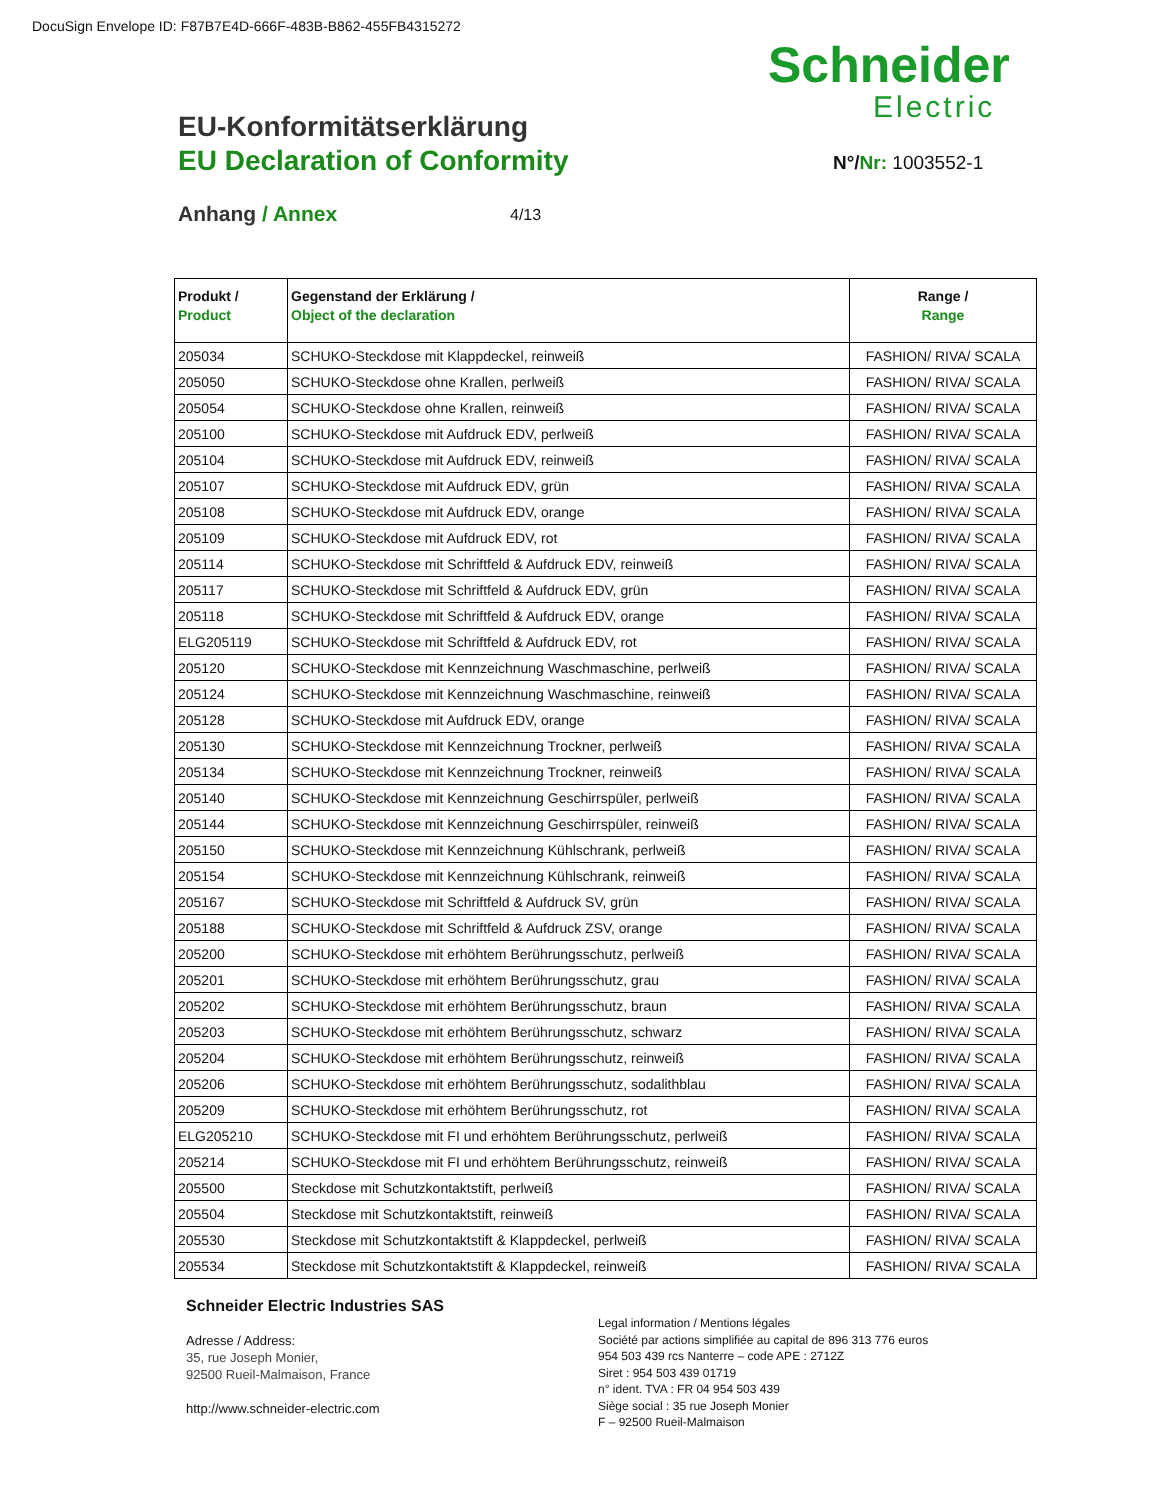DocuSign Envelope ID: F87B7E4D-666F-483B-B862-455FB4315272
Schneider
Electric
EU-Konformitätserklärung
EU Declaration of Conformity
N°/Nr: 1003552-1
Anhang / Annex 4/13
| Produkt / Product | Gegenstand der Erklärung / Object of the declaration | Range / Range |
| --- | --- | --- |
| 205034 | SCHUKO-Steckdose mit Klappdeckel, reinweiß | FASHION/ RIVA/ SCALA |
| 205050 | SCHUKO-Steckdose ohne Krallen, perlweiß | FASHION/ RIVA/ SCALA |
| 205054 | SCHUKO-Steckdose ohne Krallen, reinweiß | FASHION/ RIVA/ SCALA |
| 205100 | SCHUKO-Steckdose mit Aufdruck EDV, perlweiß | FASHION/ RIVA/ SCALA |
| 205104 | SCHUKO-Steckdose mit Aufdruck EDV, reinweiß | FASHION/ RIVA/ SCALA |
| 205107 | SCHUKO-Steckdose mit Aufdruck EDV, grün | FASHION/ RIVA/ SCALA |
| 205108 | SCHUKO-Steckdose mit Aufdruck EDV, orange | FASHION/ RIVA/ SCALA |
| 205109 | SCHUKO-Steckdose mit Aufdruck EDV, rot | FASHION/ RIVA/ SCALA |
| 205114 | SCHUKO-Steckdose mit Schriftfeld & Aufdruck EDV, reinweiß | FASHION/ RIVA/ SCALA |
| 205117 | SCHUKO-Steckdose mit Schriftfeld & Aufdruck EDV, grün | FASHION/ RIVA/ SCALA |
| 205118 | SCHUKO-Steckdose mit Schriftfeld & Aufdruck EDV, orange | FASHION/ RIVA/ SCALA |
| ELG205119 | SCHUKO-Steckdose mit Schriftfeld & Aufdruck EDV, rot | FASHION/ RIVA/ SCALA |
| 205120 | SCHUKO-Steckdose mit Kennzeichnung Waschmaschine, perlweiß | FASHION/ RIVA/ SCALA |
| 205124 | SCHUKO-Steckdose mit Kennzeichnung Waschmaschine, reinweiß | FASHION/ RIVA/ SCALA |
| 205128 | SCHUKO-Steckdose mit Aufdruck EDV, orange | FASHION/ RIVA/ SCALA |
| 205130 | SCHUKO-Steckdose mit Kennzeichnung Trockner, perlweiß | FASHION/ RIVA/ SCALA |
| 205134 | SCHUKO-Steckdose mit Kennzeichnung Trockner, reinweiß | FASHION/ RIVA/ SCALA |
| 205140 | SCHUKO-Steckdose mit Kennzeichnung Geschirrspüler, perlweiß | FASHION/ RIVA/ SCALA |
| 205144 | SCHUKO-Steckdose mit Kennzeichnung Geschirrspüler, reinweiß | FASHION/ RIVA/ SCALA |
| 205150 | SCHUKO-Steckdose mit Kennzeichnung Kühlschrank, perlweiß | FASHION/ RIVA/ SCALA |
| 205154 | SCHUKO-Steckdose mit Kennzeichnung Kühlschrank, reinweiß | FASHION/ RIVA/ SCALA |
| 205167 | SCHUKO-Steckdose mit Schriftfeld & Aufdruck SV, grün | FASHION/ RIVA/ SCALA |
| 205188 | SCHUKO-Steckdose mit Schriftfeld & Aufdruck ZSV, orange | FASHION/ RIVA/ SCALA |
| 205200 | SCHUKO-Steckdose mit erhöhtem Berührungsschutz, perlweiß | FASHION/ RIVA/ SCALA |
| 205201 | SCHUKO-Steckdose mit erhöhtem Berührungsschutz, grau | FASHION/ RIVA/ SCALA |
| 205202 | SCHUKO-Steckdose mit erhöhtem Berührungsschutz, braun | FASHION/ RIVA/ SCALA |
| 205203 | SCHUKO-Steckdose mit erhöhtem Berührungsschutz, schwarz | FASHION/ RIVA/ SCALA |
| 205204 | SCHUKO-Steckdose mit erhöhtem Berührungsschutz, reinweiß | FASHION/ RIVA/ SCALA |
| 205206 | SCHUKO-Steckdose mit erhöhtem Berührungsschutz, sodalithblau | FASHION/ RIVA/ SCALA |
| 205209 | SCHUKO-Steckdose mit erhöhtem Berührungsschutz, rot | FASHION/ RIVA/ SCALA |
| ELG205210 | SCHUKO-Steckdose mit FI und erhöhtem Berührungsschutz, perlweiß | FASHION/ RIVA/ SCALA |
| 205214 | SCHUKO-Steckdose mit FI und erhöhtem Berührungsschutz, reinweiß | FASHION/ RIVA/ SCALA |
| 205500 | Steckdose mit Schutzkontaktstift, perlweiß | FASHION/ RIVA/ SCALA |
| 205504 | Steckdose mit Schutzkontaktstift, reinweiß | FASHION/ RIVA/ SCALA |
| 205530 | Steckdose mit Schutzkontaktstift & Klappdeckel, perlweiß | FASHION/ RIVA/ SCALA |
| 205534 | Steckdose mit Schutzkontaktstift & Klappdeckel, reinweiß | FASHION/ RIVA/ SCALA |
Schneider Electric Industries SAS
Adresse / Address:
35, rue Joseph Monier,
92500 Rueil-Malmaison, France
http://www.schneider-electric.com
Legal information / Mentions légales
Société par actions simplifiée au capital de 896 313 776 euros
954 503 439 rcs Nanterre – code APE : 2712Z
Siret : 954 503 439 01719
n° ident. TVA : FR 04 954 503 439
Siège social : 35 rue Joseph Monier
F – 92500 Rueil-Malmaison